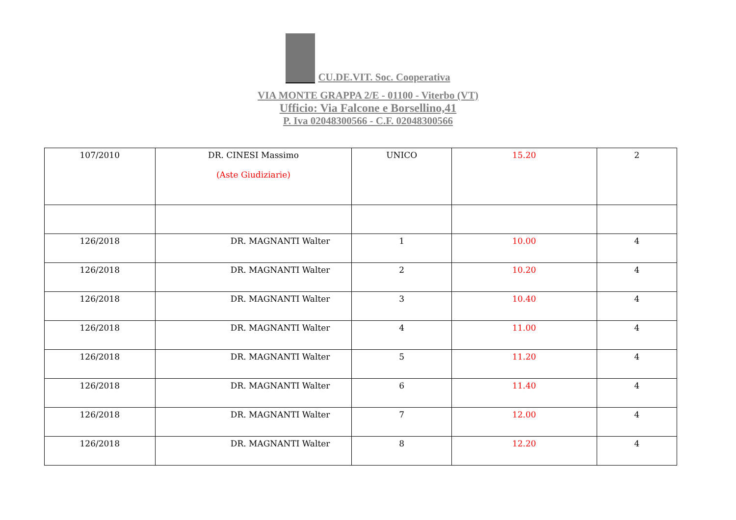CU.DE.VIT. Soc. Cooperativa
VIA MONTE GRAPPA 2/E - 01100 - Viterbo (VT)
Ufficio: Via Falcone e Borsellino,41
P. Iva 02048300566 - C.F. 02048300566
| 107/2010 | DR. CINESI Massimo (Aste Giudiziarie) | UNICO | 15.20 | 2 |
| 126/2018 | DR. MAGNANTI Walter | 1 | 10.00 | 4 |
| 126/2018 | DR. MAGNANTI Walter | 2 | 10.20 | 4 |
| 126/2018 | DR. MAGNANTI Walter | 3 | 10.40 | 4 |
| 126/2018 | DR. MAGNANTI Walter | 4 | 11.00 | 4 |
| 126/2018 | DR. MAGNANTI Walter | 5 | 11.20 | 4 |
| 126/2018 | DR. MAGNANTI Walter | 6 | 11.40 | 4 |
| 126/2018 | DR. MAGNANTI Walter | 7 | 12.00 | 4 |
| 126/2018 | DR. MAGNANTI Walter | 8 | 12.20 | 4 |